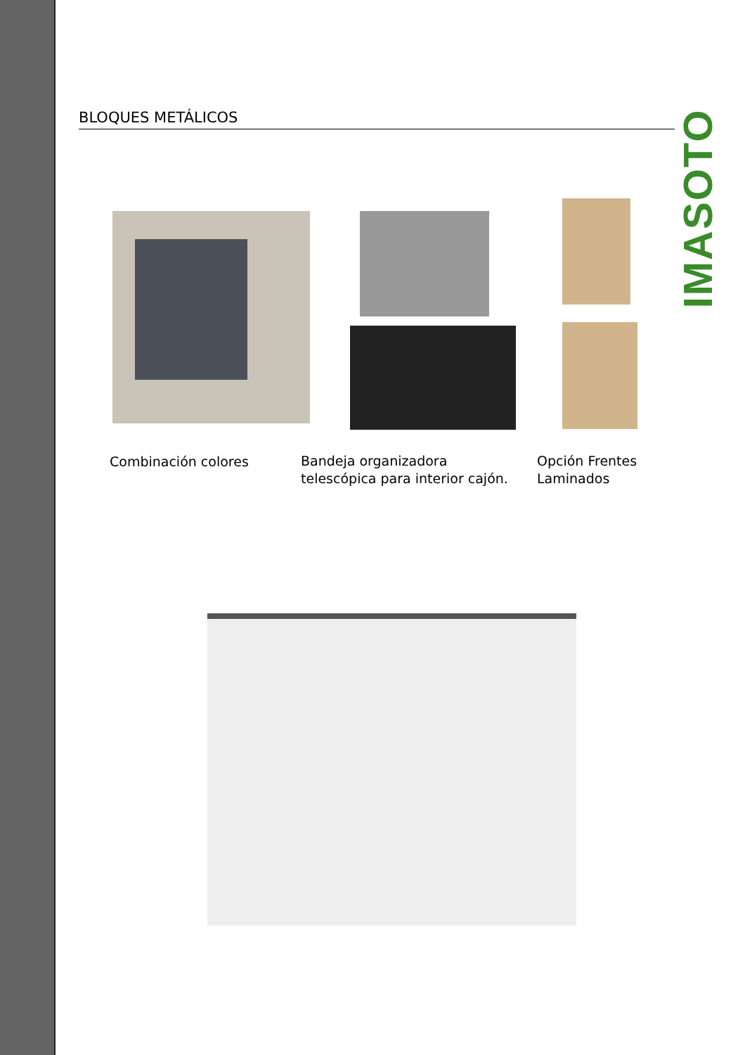BLOQUES METÁLICOS
IMASOTO
Combinación colores
Bandeja organizadora
telescópica para interior cajón.
Opción Frentes
Laminados